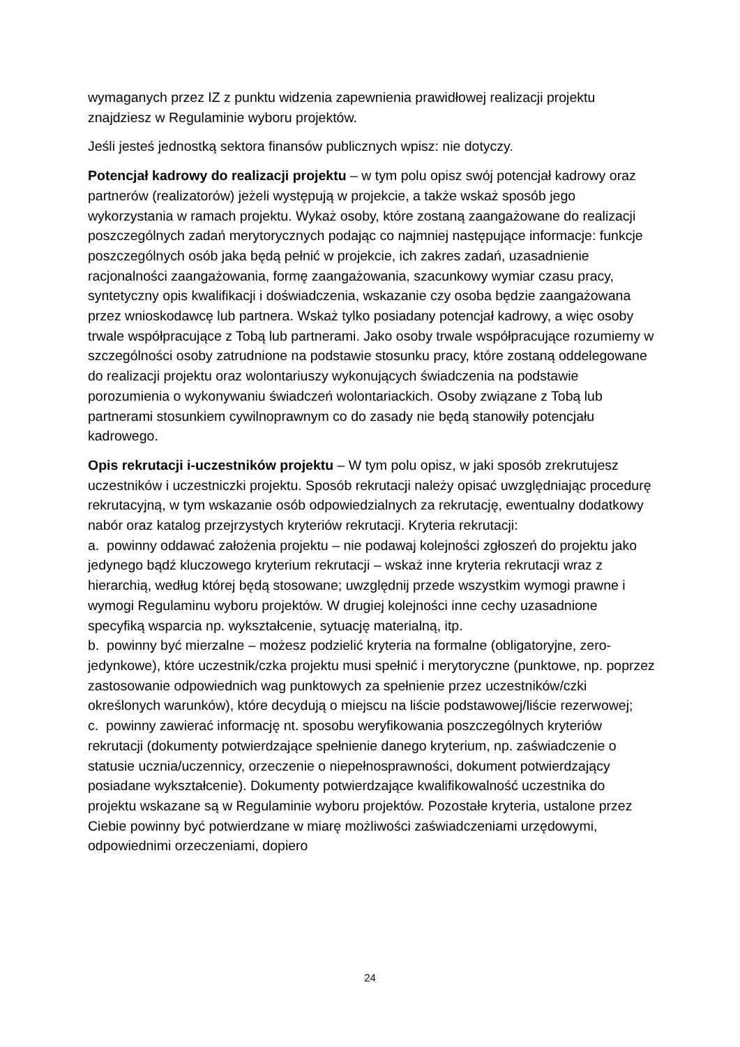wymaganych przez IZ z punktu widzenia zapewnienia prawidłowej realizacji projektu znajdziesz w Regulaminie wyboru projektów.
Jeśli jesteś jednostką sektora finansów publicznych wpisz: nie dotyczy.
Potencjał kadrowy do realizacji projektu – w tym polu opisz swój potencjał kadrowy oraz partnerów (realizatorów) jeżeli występują w projekcie, a także wskaż sposób jego wykorzystania w ramach projektu. Wykaż osoby, które zostaną zaangażowane do realizacji poszczególnych zadań merytorycznych podając co najmniej następujące informacje: funkcje poszczególnych osób jaka będą pełnić w projekcie, ich zakres zadań, uzasadnienie racjonalności zaangażowania, formę zaangażowania, szacunkowy wymiar czasu pracy, syntetyczny opis kwalifikacji i doświadczenia, wskazanie czy osoba będzie zaangażowana przez wnioskodawcę lub partnera. Wskaż tylko posiadany potencjał kadrowy, a więc osoby trwale współpracujące z Tobą lub partnerami. Jako osoby trwale współpracujące rozumiemy w szczególności osoby zatrudnione na podstawie stosunku pracy, które zostaną oddelegowane do realizacji projektu oraz wolontariuszy wykonujących świadczenia na podstawie porozumienia o wykonywaniu świadczeń wolontariackich. Osoby związane z Tobą lub partnerami stosunkiem cywilnoprawnym co do zasady nie będą stanowiły potencjału kadrowego.
Opis rekrutacji i-uczestników projektu – W tym polu opisz, w jaki sposób zrekrutujesz uczestników i uczestniczki projektu. Sposób rekrutacji należy opisać uwzględniając procedurę rekrutacyjną, w tym wskazanie osób odpowiedzialnych za rekrutację, ewentualny dodatkowy nabór oraz katalog przejrzystych kryteriów rekrutacji. Kryteria rekrutacji:
a. powinny oddawać założenia projektu – nie podawaj kolejności zgłoszeń do projektu jako jedynego bądź kluczowego kryterium rekrutacji – wskaż inne kryteria rekrutacji wraz z hierarchią, według której będą stosowane; uwzględnij przede wszystkim wymogi prawne i wymogi Regulaminu wyboru projektów. W drugiej kolejności inne cechy uzasadnione specyfiką wsparcia np. wykształcenie, sytuację materialną, itp.
b. powinny być mierzalne – możesz podzielić kryteria na formalne (obligatoryjne, zero-jedynkowe), które uczestnik/czka projektu musi spełnić i merytoryczne (punktowe, np. poprzez zastosowanie odpowiednich wag punktowych za spełnienie przez uczestników/czki określonych warunków), które decydują o miejscu na liście podstawowej/liście rezerwowej;
c. powinny zawierać informację nt. sposobu weryfikowania poszczególnych kryteriów rekrutacji (dokumenty potwierdzające spełnienie danego kryterium, np. zaświadczenie o statusie ucznia/uczennicy, orzeczenie o niepełnosprawności, dokument potwierdzający posiadane wykształcenie). Dokumenty potwierdzające kwalifikowalność uczestnika do projektu wskazane są w Regulaminie wyboru projektów. Pozostałe kryteria, ustalone przez Ciebie powinny być potwierdzane w miarę możliwości zaświadczeniami urzędowymi, odpowiednimi orzeczeniami, dopiero
24